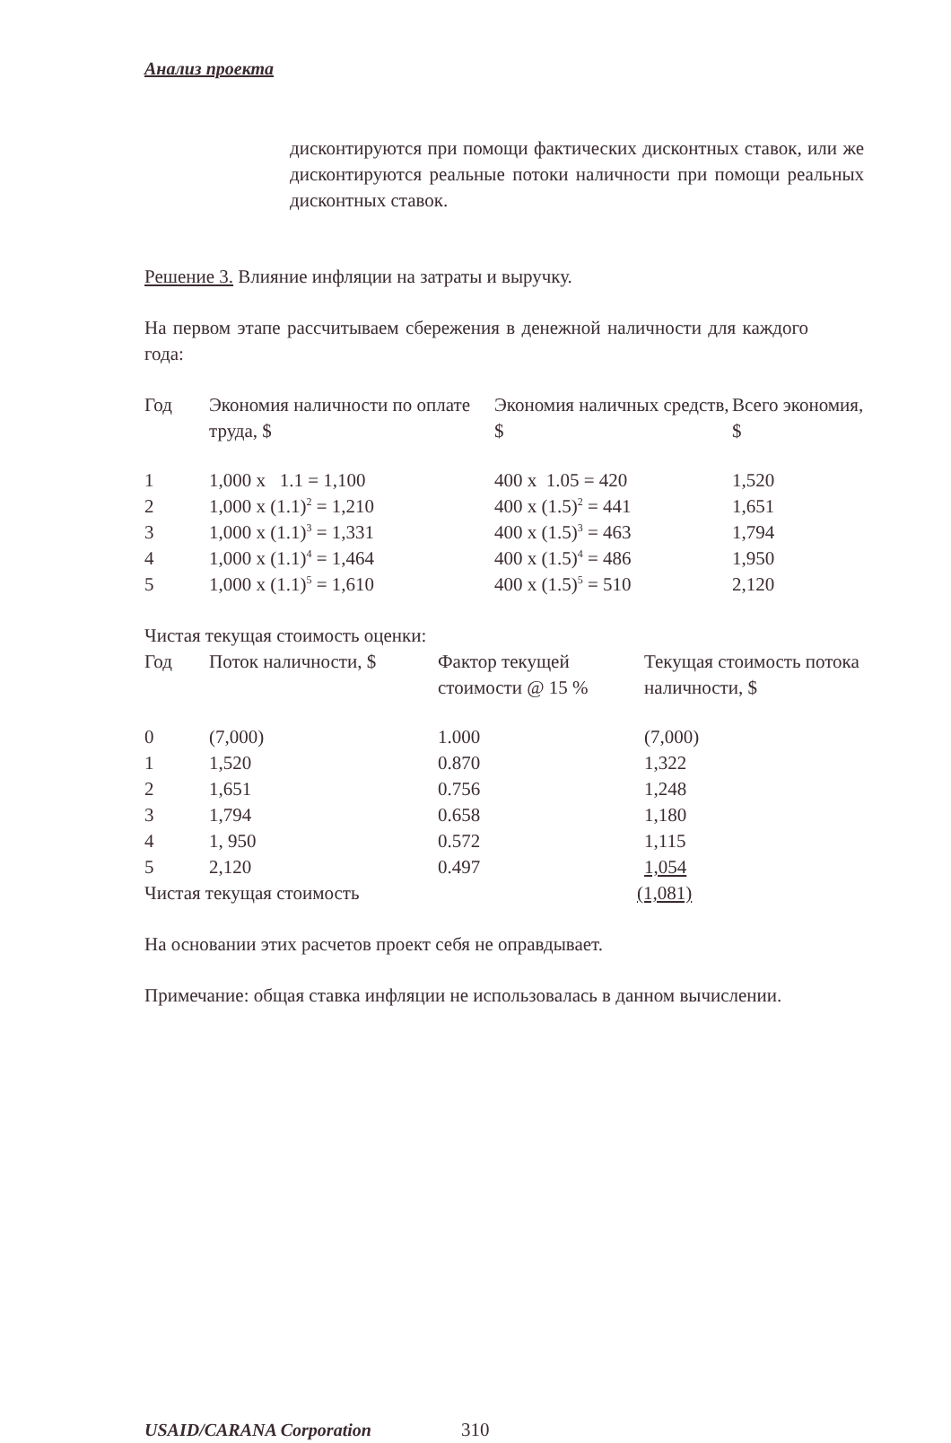Анализ проекта
дисконтируются при помощи фактических дисконтных ставок, или же дисконтируются реальные потоки наличности при помощи реальных дисконтных ставок.
Решение 3. Влияние инфляции на затраты и выручку.
На первом этапе рассчитываем сбережения в денежной наличности для каждого года:
| Год | Экономия наличности по оплате труда, $ | Экономия наличных средств, $ | Всего экономия, $ |
| 1 | 1,000 x 1.1 = 1,100 | 400 x 1.05 = 420 | 1,520 |
| 2 | 1,000 x (1.1)<sup>2</sup> = 1,210 | 400 x (1.5)<sup>2</sup> = 441 | 1,651 |
| 3 | 1,000 x (1.1)<sup>3</sup> = 1,331 | 400 x (1.5)<sup>3</sup> = 463 | 1,794 |
| 4 | 1,000 x (1.1)<sup>4</sup> = 1,464 | 400 x (1.5)<sup>4</sup> = 486 | 1,950 |
| 5 | 1,000 x (1.1)<sup>5</sup> = 1,610 | 400 x (1.5)<sup>5</sup> = 510 | 2,120 |
Чистая текущая стоимость оценки:
| Год | Поток наличности, $ | Фактор текущей стоимости @ 15 % | Текущая стоимость потока наличности, $ |
| 0 | (7,000) | 1.000 | (7,000) |
| 1 | 1,520 | 0.870 | 1,322 |
| 2 | 1,651 | 0.756 | 1,248 |
| 3 | 1,794 | 0.658 | 1,180 |
| 4 | 1, 950 | 0.572 | 1,115 |
| 5 | 2,120 | 0.497 | 1,054 |
| Чистая текущая стоимость | | | (1,081) |
На основании этих расчетов проект себя не оправдывает.
Примечание: общая ставка инфляции не использовалась в данном вычислении.
USAID/CARANA Corporation 310